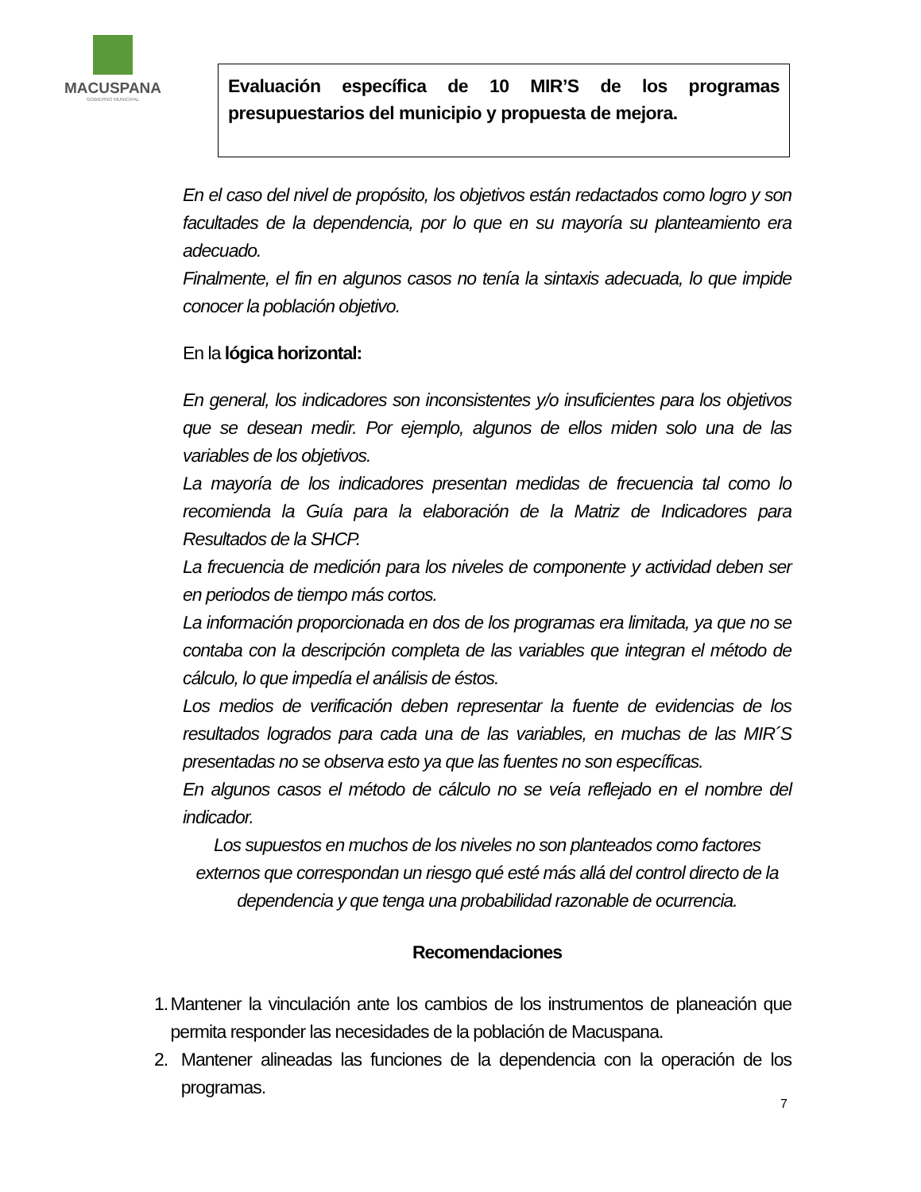MACUSPANA
GOBIERNO MUNICIPAL
Evaluación específica de 10 MIR’S de los programas presupuestarios del municipio y propuesta de mejora.
En el caso del nivel de propósito, los objetivos están redactados como logro y son facultades de la dependencia, por lo que en su mayoría su planteamiento era adecuado.
Finalmente, el fin en algunos casos no tenía la sintaxis adecuada, lo que impide conocer la población objetivo.
En la lógica horizontal:
En general, los indicadores son inconsistentes y/o insuficientes para los objetivos que se desean medir. Por ejemplo, algunos de ellos miden solo una de las variables de los objetivos.
La mayoría de los indicadores presentan medidas de frecuencia tal como lo recomienda la Guía para la elaboración de la Matriz de Indicadores para Resultados de la SHCP.
La frecuencia de medición para los niveles de componente y actividad deben ser en periodos de tiempo más cortos.
La información proporcionada en dos de los programas era limitada, ya que no se contaba con la descripción completa de las variables que integran el método de cálculo, lo que impedía el análisis de éstos.
Los medios de verificación deben representar la fuente de evidencias de los resultados logrados para cada una de las variables, en muchas de las MIR´S presentadas no se observa esto ya que las fuentes no son específicas.
En algunos casos el método de cálculo no se veía reflejado en el nombre del indicador.
Los supuestos en muchos de los niveles no son planteados como factores externos que correspondan un riesgo qué esté más allá del control directo de la dependencia y que tenga una probabilidad razonable de ocurrencia.
Recomendaciones
1. Mantener la vinculación ante los cambios de los instrumentos de planeación que permita responder las necesidades de la población de Macuspana.
2. Mantener alineadas las funciones de la dependencia con la operación de los programas.
7